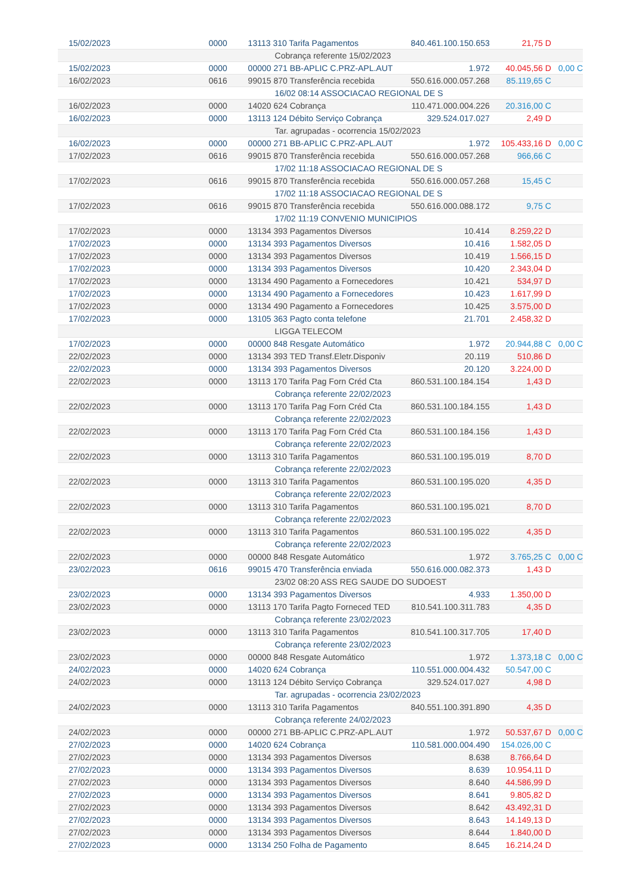| 15/02/2023 | 0000 | 13113 310 Tarifa Pagamentos | 840.461.100.150.653 | 21,75 D | |
| | | Cobrança referente 15/02/2023 | | | |
| 15/02/2023 | 0000 | 00000 271 BB-APLIC C.PRZ-APL.AUT | 1.972 | 40.045,56 D | 0,00 C |
| 16/02/2023 | 0616 | 99015 870 Transferência recebida | 550.616.000.057.268 | 85.119,65 C | |
| | | 16/02 08:14 ASSOCIACAO REGIONAL DE S | | | |
| 16/02/2023 | 0000 | 14020 624 Cobrança | 110.471.000.004.226 | 20.316,00 C | |
| 16/02/2023 | 0000 | 13113 124 Débito Serviço Cobrança | 329.524.017.027 | 2,49 D | |
| | | Tar. agrupadas - ocorrencia 15/02/2023 | | | |
| 16/02/2023 | 0000 | 00000 271 BB-APLIC C.PRZ-APL.AUT | 1.972 | 105.433,16 D | 0,00 C |
| 17/02/2023 | 0616 | 99015 870 Transferência recebida | 550.616.000.057.268 | 966,66 C | |
| | | 17/02 11:18 ASSOCIACAO REGIONAL DE S | | | |
| 17/02/2023 | 0616 | 99015 870 Transferência recebida | 550.616.000.057.268 | 15,45 C | |
| | | 17/02 11:18 ASSOCIACAO REGIONAL DE S | | | |
| 17/02/2023 | 0616 | 99015 870 Transferência recebida | 550.616.000.088.172 | 9,75 C | |
| | | 17/02 11:19 CONVENIO MUNICIPIOS | | | |
| 17/02/2023 | 0000 | 13134 393 Pagamentos Diversos | 10.414 | 8.259,22 D | |
| 17/02/2023 | 0000 | 13134 393 Pagamentos Diversos | 10.416 | 1.582,05 D | |
| 17/02/2023 | 0000 | 13134 393 Pagamentos Diversos | 10.419 | 1.566,15 D | |
| 17/02/2023 | 0000 | 13134 393 Pagamentos Diversos | 10.420 | 2.343,04 D | |
| 17/02/2023 | 0000 | 13134 490 Pagamento a Fornecedores | 10.421 | 534,97 D | |
| 17/02/2023 | 0000 | 13134 490 Pagamento a Fornecedores | 10.423 | 1.617,99 D | |
| 17/02/2023 | 0000 | 13134 490 Pagamento a Fornecedores | 10.425 | 3.575,00 D | |
| 17/02/2023 | 0000 | 13105 363 Pagto conta telefone | 21.701 | 2.458,32 D | |
| | | LIGGA TELECOM | | | |
| 17/02/2023 | 0000 | 00000 848 Resgate Automático | 1.972 | 20.944,88 C | 0,00 C |
| 22/02/2023 | 0000 | 13134 393 TED Transf.Eletr.Disponiv | 20.119 | 510,86 D | |
| 22/02/2023 | 0000 | 13134 393 Pagamentos Diversos | 20.120 | 3.224,00 D | |
| 22/02/2023 | 0000 | 13113 170 Tarifa Pag Forn Créd Cta | 860.531.100.184.154 | 1,43 D | |
| | | Cobrança referente 22/02/2023 | | | |
| 22/02/2023 | 0000 | 13113 170 Tarifa Pag Forn Créd Cta | 860.531.100.184.155 | 1,43 D | |
| | | Cobrança referente 22/02/2023 | | | |
| 22/02/2023 | 0000 | 13113 170 Tarifa Pag Forn Créd Cta | 860.531.100.184.156 | 1,43 D | |
| | | Cobrança referente 22/02/2023 | | | |
| 22/02/2023 | 0000 | 13113 310 Tarifa Pagamentos | 860.531.100.195.019 | 8,70 D | |
| | | Cobrança referente 22/02/2023 | | | |
| 22/02/2023 | 0000 | 13113 310 Tarifa Pagamentos | 860.531.100.195.020 | 4,35 D | |
| | | Cobrança referente 22/02/2023 | | | |
| 22/02/2023 | 0000 | 13113 310 Tarifa Pagamentos | 860.531.100.195.021 | 8,70 D | |
| | | Cobrança referente 22/02/2023 | | | |
| 22/02/2023 | 0000 | 13113 310 Tarifa Pagamentos | 860.531.100.195.022 | 4,35 D | |
| | | Cobrança referente 22/02/2023 | | | |
| 22/02/2023 | 0000 | 00000 848 Resgate Automático | 1.972 | 3.765,25 C | 0,00 C |
| 23/02/2023 | 0616 | 99015 470 Transferência enviada | 550.616.000.082.373 | 1,43 D | |
| | | 23/02 08:20 ASS REG SAUDE DO SUDOEST | | | |
| 23/02/2023 | 0000 | 13134 393 Pagamentos Diversos | 4.933 | 1.350,00 D | |
| 23/02/2023 | 0000 | 13113 170 Tarifa Pagto Forneced TED | 810.541.100.311.783 | 4,35 D | |
| | | Cobrança referente 23/02/2023 | | | |
| 23/02/2023 | 0000 | 13113 310 Tarifa Pagamentos | 810.541.100.317.705 | 17,40 D | |
| | | Cobrança referente 23/02/2023 | | | |
| 23/02/2023 | 0000 | 00000 848 Resgate Automático | 1.972 | 1.373,18 C | 0,00 C |
| 24/02/2023 | 0000 | 14020 624 Cobrança | 110.551.000.004.432 | 50.547,00 C | |
| 24/02/2023 | 0000 | 13113 124 Débito Serviço Cobrança | 329.524.017.027 | 4,98 D | |
| | | Tar. agrupadas - ocorrencia 23/02/2023 | | | |
| 24/02/2023 | 0000 | 13113 310 Tarifa Pagamentos | 840.551.100.391.890 | 4,35 D | |
| | | Cobrança referente 24/02/2023 | | | |
| 24/02/2023 | 0000 | 00000 271 BB-APLIC C.PRZ-APL.AUT | 1.972 | 50.537,67 D | 0,00 C |
| 27/02/2023 | 0000 | 14020 624 Cobrança | 110.581.000.004.490 | 154.026,00 C | |
| 27/02/2023 | 0000 | 13134 393 Pagamentos Diversos | 8.638 | 8.766,64 D | |
| 27/02/2023 | 0000 | 13134 393 Pagamentos Diversos | 8.639 | 10.954,11 D | |
| 27/02/2023 | 0000 | 13134 393 Pagamentos Diversos | 8.640 | 44.586,99 D | |
| 27/02/2023 | 0000 | 13134 393 Pagamentos Diversos | 8.641 | 9.805,82 D | |
| 27/02/2023 | 0000 | 13134 393 Pagamentos Diversos | 8.642 | 43.492,31 D | |
| 27/02/2023 | 0000 | 13134 393 Pagamentos Diversos | 8.643 | 14.149,13 D | |
| 27/02/2023 | 0000 | 13134 393 Pagamentos Diversos | 8.644 | 1.840,00 D | |
| 27/02/2023 | 0000 | 13134 250 Folha de Pagamento | 8.645 | 16.214,24 D | |